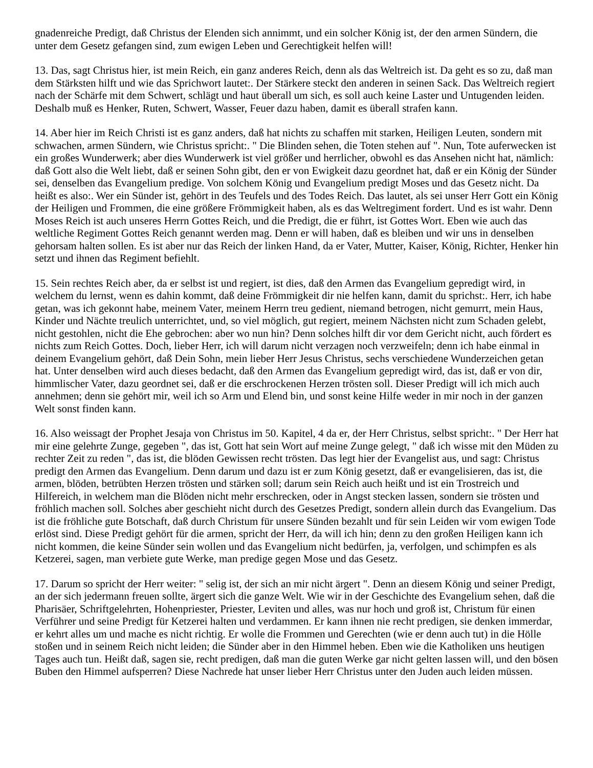gnadenreiche Predigt, daß Christus der Elenden sich annimmt, und ein solcher König ist, der den armen Sündern, die unter dem Gesetz gefangen sind, zum ewigen Leben und Gerechtigkeit helfen will!
13. Das, sagt Christus hier, ist mein Reich, ein ganz anderes Reich, denn als das Weltreich ist. Da geht es so zu, daß man dem Stärksten hilft und wie das Sprichwort lautet:. Der Stärkere steckt den anderen in seinen Sack. Das Weltreich regiert nach der Schärfe mit dem Schwert, schlägt und haut überall um sich, es soll auch keine Laster und Untugenden leiden. Deshalb muß es Henker, Ruten, Schwert, Wasser, Feuer dazu haben, damit es überall strafen kann.
14. Aber hier im Reich Christi ist es ganz anders, daß hat nichts zu schaffen mit starken, Heiligen Leuten, sondern mit schwachen, armen Sündern, wie Christus spricht:. " Die Blinden sehen, die Toten stehen auf ". Nun, Tote auferwecken ist ein großes Wunderwerk; aber dies Wunderwerk ist viel größer und herrlicher, obwohl es das Ansehen nicht hat, nämlich: daß Gott also die Welt liebt, daß er seinen Sohn gibt, den er von Ewigkeit dazu geordnet hat, daß er ein König der Sünder sei, denselben das Evangelium predige. Von solchem König und Evangelium predigt Moses und das Gesetz nicht. Da heißt es also:. Wer ein Sünder ist, gehört in des Teufels und des Todes Reich. Das lautet, als sei unser Herr Gott ein König der Heiligen und Frommen, die eine größere Frömmigkeit haben, als es das Weltregiment fordert. Und es ist wahr. Denn Moses Reich ist auch unseres Herrn Gottes Reich, und die Predigt, die er führt, ist Gottes Wort. Eben wie auch das weltliche Regiment Gottes Reich genannt werden mag. Denn er will haben, daß es bleiben und wir uns in denselben gehorsam halten sollen. Es ist aber nur das Reich der linken Hand, da er Vater, Mutter, Kaiser, König, Richter, Henker hin setzt und ihnen das Regiment befiehlt.
15. Sein rechtes Reich aber, da er selbst ist und regiert, ist dies, daß den Armen das Evangelium gepredigt wird, in welchem du lernst, wenn es dahin kommt, daß deine Frömmigkeit dir nie helfen kann, damit du sprichst:. Herr, ich habe getan, was ich gekonnt habe, meinem Vater, meinem Herrn treu gedient, niemand betrogen, nicht gemurrt, mein Haus, Kinder und Nächte treulich unterrichtet, und, so viel möglich, gut regiert, meinem Nächsten nicht zum Schaden gelebt, nicht gestohlen, nicht die Ehe gebrochen: aber wo nun hin? Denn solches hilft dir vor dem Gericht nicht, auch fördert es nichts zum Reich Gottes. Doch, lieber Herr, ich will darum nicht verzagen noch verzweifeln; denn ich habe einmal in deinem Evangelium gehört, daß Dein Sohn, mein lieber Herr Jesus Christus, sechs verschiedene Wunderzeichen getan hat. Unter denselben wird auch dieses bedacht, daß den Armen das Evangelium gepredigt wird, das ist, daß er von dir, himmlischer Vater, dazu geordnet sei, daß er die erschrockenen Herzen trösten soll. Dieser Predigt will ich mich auch annehmen; denn sie gehört mir, weil ich so Arm und Elend bin, und sonst keine Hilfe weder in mir noch in der ganzen Welt sonst finden kann.
16. Also weissagt der Prophet Jesaja von Christus im 50. Kapitel, 4 da er, der Herr Christus, selbst spricht:. " Der Herr hat mir eine gelehrte Zunge, gegeben ", das ist, Gott hat sein Wort auf meine Zunge gelegt, " daß ich wisse mit den Müden zu rechter Zeit zu reden ", das ist, die blöden Gewissen recht trösten. Das legt hier der Evangelist aus, und sagt: Christus predigt den Armen das Evangelium. Denn darum und dazu ist er zum König gesetzt, daß er evangelisieren, das ist, die armen, blöden, betrübten Herzen trösten und stärken soll; darum sein Reich auch heißt und ist ein Trostreich und Hilfereich, in welchem man die Blöden nicht mehr erschrecken, oder in Angst stecken lassen, sondern sie trösten und fröhlich machen soll. Solches aber geschieht nicht durch des Gesetzes Predigt, sondern allein durch das Evangelium. Das ist die fröhliche gute Botschaft, daß durch Christum für unsere Sünden bezahlt und für sein Leiden wir vom ewigen Tode erlöst sind. Diese Predigt gehört für die armen, spricht der Herr, da will ich hin; denn zu den großen Heiligen kann ich nicht kommen, die keine Sünder sein wollen und das Evangelium nicht bedürfen, ja, verfolgen, und schimpfen es als Ketzerei, sagen, man verbiete gute Werke, man predige gegen Mose und das Gesetz.
17. Darum so spricht der Herr weiter: " selig ist, der sich an mir nicht ärgert ". Denn an diesem König und seiner Predigt, an der sich jedermann freuen sollte, ärgert sich die ganze Welt. Wie wir in der Geschichte des Evangelium sehen, daß die Pharisäer, Schriftgelehrten, Hohenpriester, Priester, Leviten und alles, was nur hoch und groß ist, Christum für einen Verführer und seine Predigt für Ketzerei halten und verdammen. Er kann ihnen nie recht predigen, sie denken immerdar, er kehrt alles um und mache es nicht richtig. Er wolle die Frommen und Gerechten (wie er denn auch tut) in die Hölle stoßen und in seinem Reich nicht leiden; die Sünder aber in den Himmel heben. Eben wie die Katholiken uns heutigen Tages auch tun. Heißt daß, sagen sie, recht predigen, daß man die guten Werke gar nicht gelten lassen will, und den bösen Buben den Himmel aufsperren? Diese Nachrede hat unser lieber Herr Christus unter den Juden auch leiden müssen.